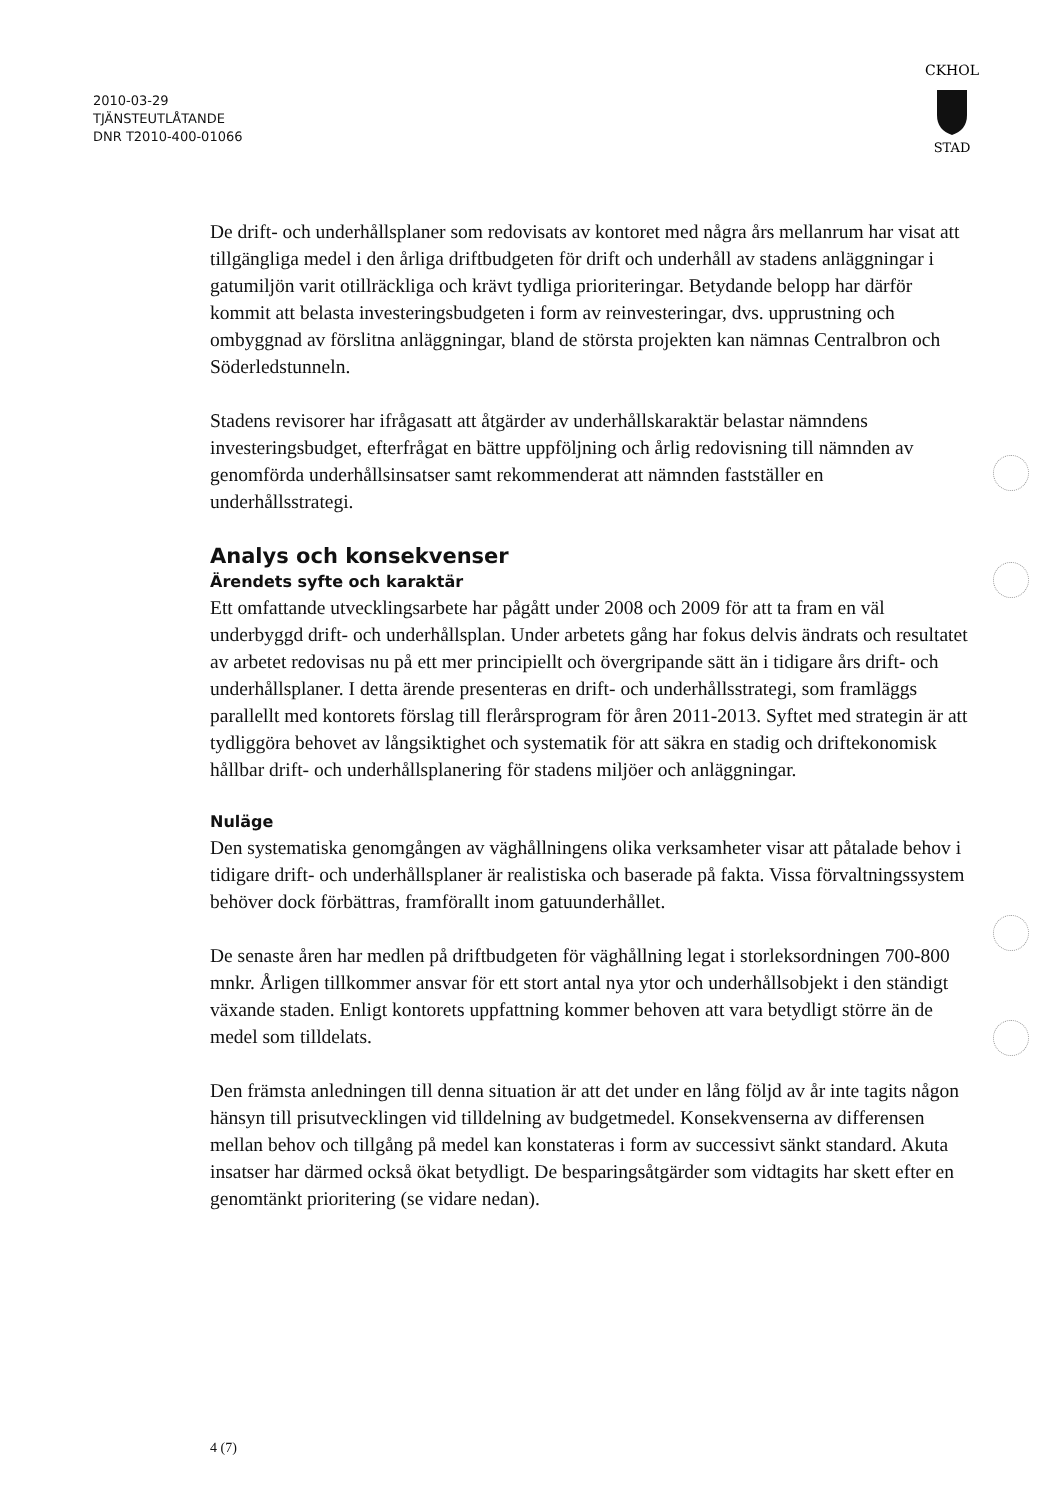2010-03-29
TJÄNSTEUTLÅTANDE
DNR T2010-400-01066
CKHOL
STAD
De drift- och underhållsplaner som redovisats av kontoret med några års mellanrum har visat att tillgängliga medel i den årliga driftbudgeten för drift och underhåll av stadens anläggningar i gatumiljön varit otillräckliga och krävt tydliga prioriteringar. Betydande belopp har därför kommit att belasta investeringsbudgeten i form av reinvesteringar, dvs. upprustning och ombyggnad av förslitna anläggningar, bland de största projekten kan nämnas Centralbron och Söderledstunneln.
Stadens revisorer har ifrågasatt att åtgärder av underhållskaraktär belastar nämndens investeringsbudget, efterfrågat en bättre uppföljning och årlig redovisning till nämnden av genomförda underhållsinsatser samt rekommenderat att nämnden fastställer en underhållsstrategi.
Analys och konsekvenser
Ärendets syfte och karaktär
Ett omfattande utvecklingsarbete har pågått under 2008 och 2009 för att ta fram en väl underbyggd drift- och underhållsplan. Under arbetets gång har fokus delvis ändrats och resultatet av arbetet redovisas nu på ett mer principiellt och övergripande sätt än i tidigare års drift- och underhållsplaner. I detta ärende presenteras en drift- och underhållsstrategi, som framläggs parallellt med kontorets förslag till flerårsprogram för åren 2011-2013. Syftet med strategin är att tydliggöra behovet av långsiktighet och systematik för att säkra en stadig och driftekonomisk hållbar drift- och underhållsplanering för stadens miljöer och anläggningar.
Nuläge
Den systematiska genomgången av väghållningens olika verksamheter visar att påtalade behov i tidigare drift- och underhållsplaner är realistiska och baserade på fakta. Vissa förvaltningssystem behöver dock förbättras, framförallt inom gatuunderhållet.
De senaste åren har medlen på driftbudgeten för väghållning legat i storleksordningen 700-800 mnkr. Årligen tillkommer ansvar för ett stort antal nya ytor och underhållsobjekt i den ständigt växande staden. Enligt kontorets uppfattning kommer behoven att vara betydligt större än de medel som tilldelats.
Den främsta anledningen till denna situation är att det under en lång följd av år inte tagits någon hänsyn till prisutvecklingen vid tilldelning av budgetmedel. Konsekvenserna av differensen mellan behov och tillgång på medel kan konstateras i form av successivt sänkt standard. Akuta insatser har därmed också ökat betydligt. De besparingsåtgärder som vidtagits har skett efter en genomtänkt prioritering (se vidare nedan).
4 (7)